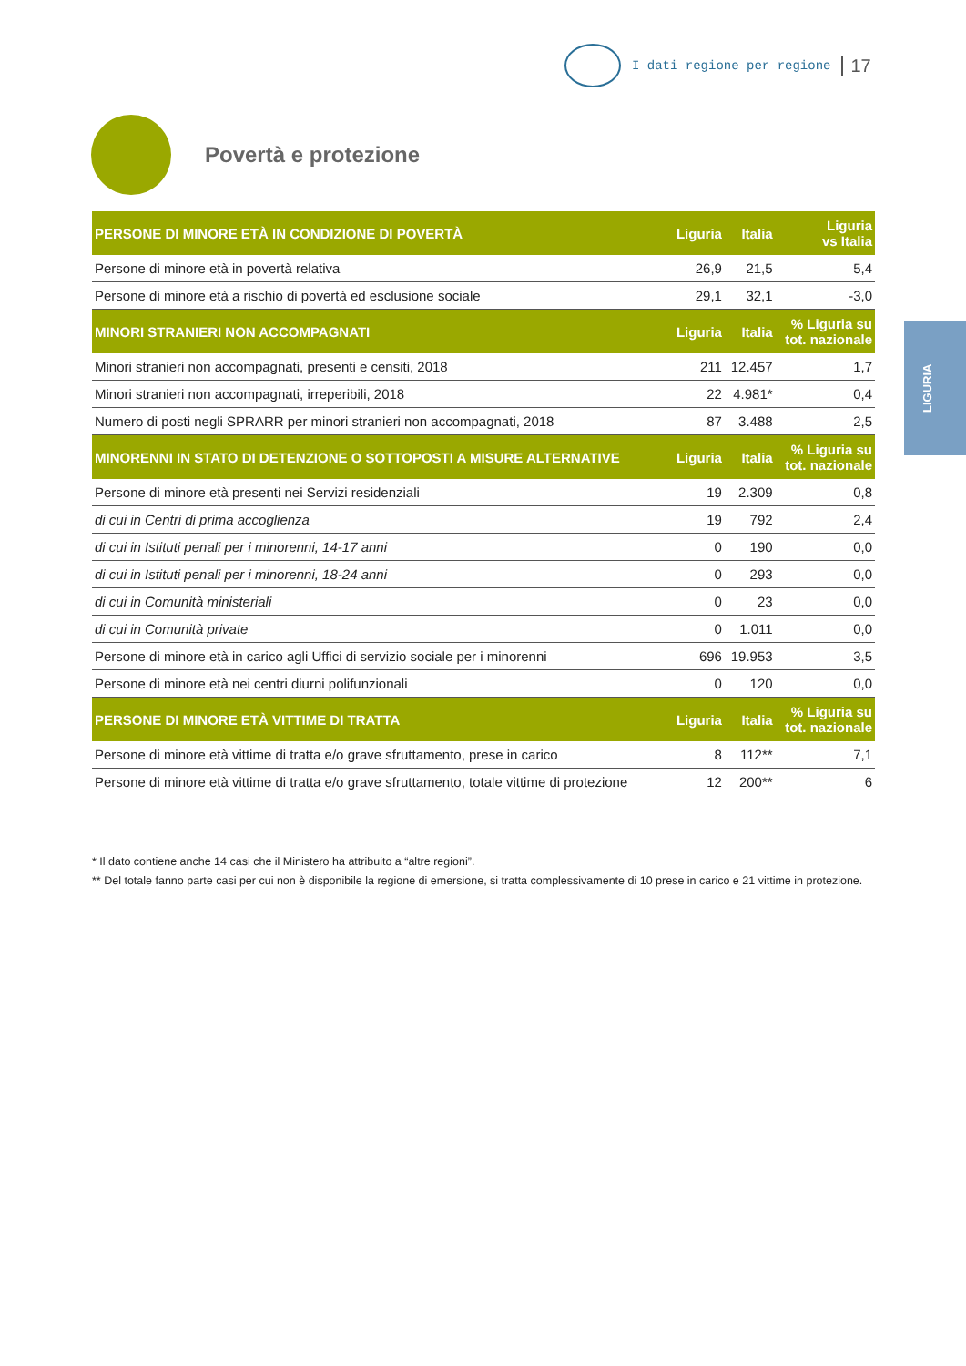I dati regione per regione 17
Povertà e protezione
LIGURIA
| PERSONE DI MINORE ETÀ IN CONDIZIONE DI POVERTÀ | Liguria | Italia | Liguria vs Italia |
| --- | --- | --- | --- |
| Persone di minore età in povertà relativa | 26,9 | 21,5 | 5,4 |
| Persone di minore età a rischio di povertà ed esclusione sociale | 29,1 | 32,1 | -3,0 |
| MINORI STRANIERI NON ACCOMPAGNATI | Liguria | Italia | % Liguria su tot. nazionale |
| Minori stranieri non accompagnati, presenti e censiti, 2018 | 211 | 12.457 | 1,7 |
| Minori stranieri non accompagnati, irreperibili, 2018 | 22 | 4.981* | 0,4 |
| Numero di posti negli SPRARR per minori stranieri non accompagnati, 2018 | 87 | 3.488 | 2,5 |
| MINORENNI IN STATO DI DETENZIONE O SOTTOPOSTI A MISURE ALTERNATIVE | Liguria | Italia | % Liguria su tot. nazionale |
| Persone di minore età presenti nei Servizi residenziali | 19 | 2.309 | 0,8 |
| di cui in Centri di prima accoglienza | 19 | 792 | 2,4 |
| di cui in Istituti penali per i minorenni, 14-17 anni | 0 | 190 | 0,0 |
| di cui in Istituti penali per i minorenni, 18-24 anni | 0 | 293 | 0,0 |
| di cui in Comunità ministeriali | 0 | 23 | 0,0 |
| di cui in Comunità private | 0 | 1.011 | 0,0 |
| Persone di minore età in carico agli Uffici di servizio sociale per i minorenni | 696 | 19.953 | 3,5 |
| Persone di minore età nei centri diurni polifunzionali | 0 | 120 | 0,0 |
| PERSONE DI MINORE ETÀ VITTIME DI TRATTA | Liguria | Italia | % Liguria su tot. nazionale |
| Persone di minore età vittime di tratta e/o grave sfruttamento, prese in carico | 8 | 112** | 7,1 |
| Persone di minore età vittime di tratta e/o grave sfruttamento, totale vittime di protezione | 12 | 200** | 6 |
* Il dato contiene anche 14 casi che il Ministero ha attribuito a “altre regioni”.
** Del totale fanno parte casi per cui non è disponibile la regione di emersione, si tratta complessivamente di 10 prese in carico e 21 vittime in protezione.